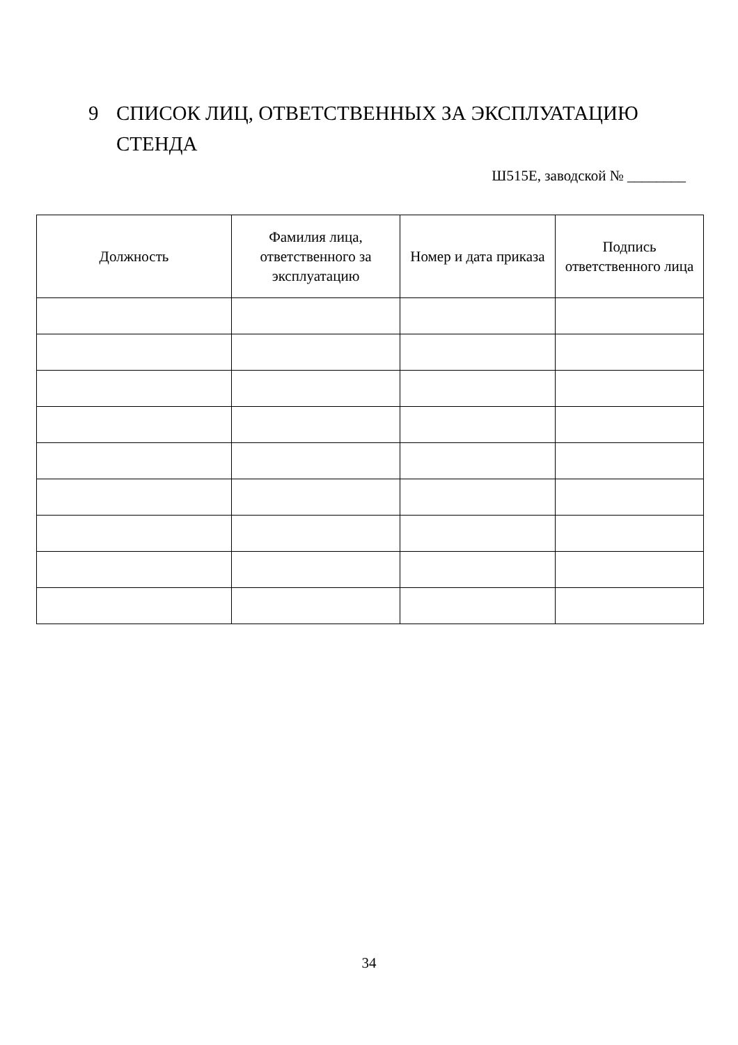9 СПИСОК ЛИЦ, ОТВЕТСТВЕННЫХ ЗА ЭКСПЛУАТАЦИЮ СТЕНДА
Ш515Е, заводской № ________
| Должность | Фамилия лица, ответственного за эксплуатацию | Номер и дата приказа | Подпись ответственного лица |
| --- | --- | --- | --- |
34